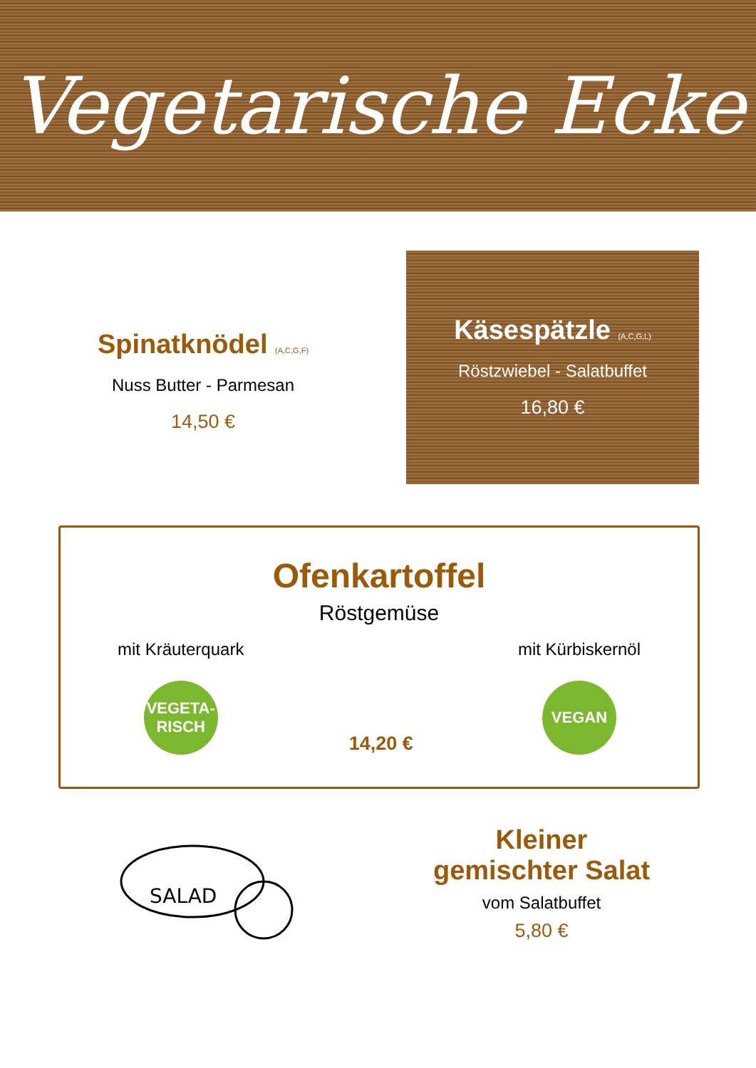Vegetarische Ecke
Spinatknödel (A,C,G,F)
Nuss Butter - Parmesan
14,50 €
Käsespätzle (A,C,G,L)
Röstzwiebel - Salatbuffet
16,80 €
Ofenkartoffel
Röstgemüse
mit Kräuterquark
VEGETA-
RISCH
14,20 € mit Kürbiskernöl
VEGAN
SALAD
Kleiner
gemischter Salat
vom Salatbuffet
5,80 €